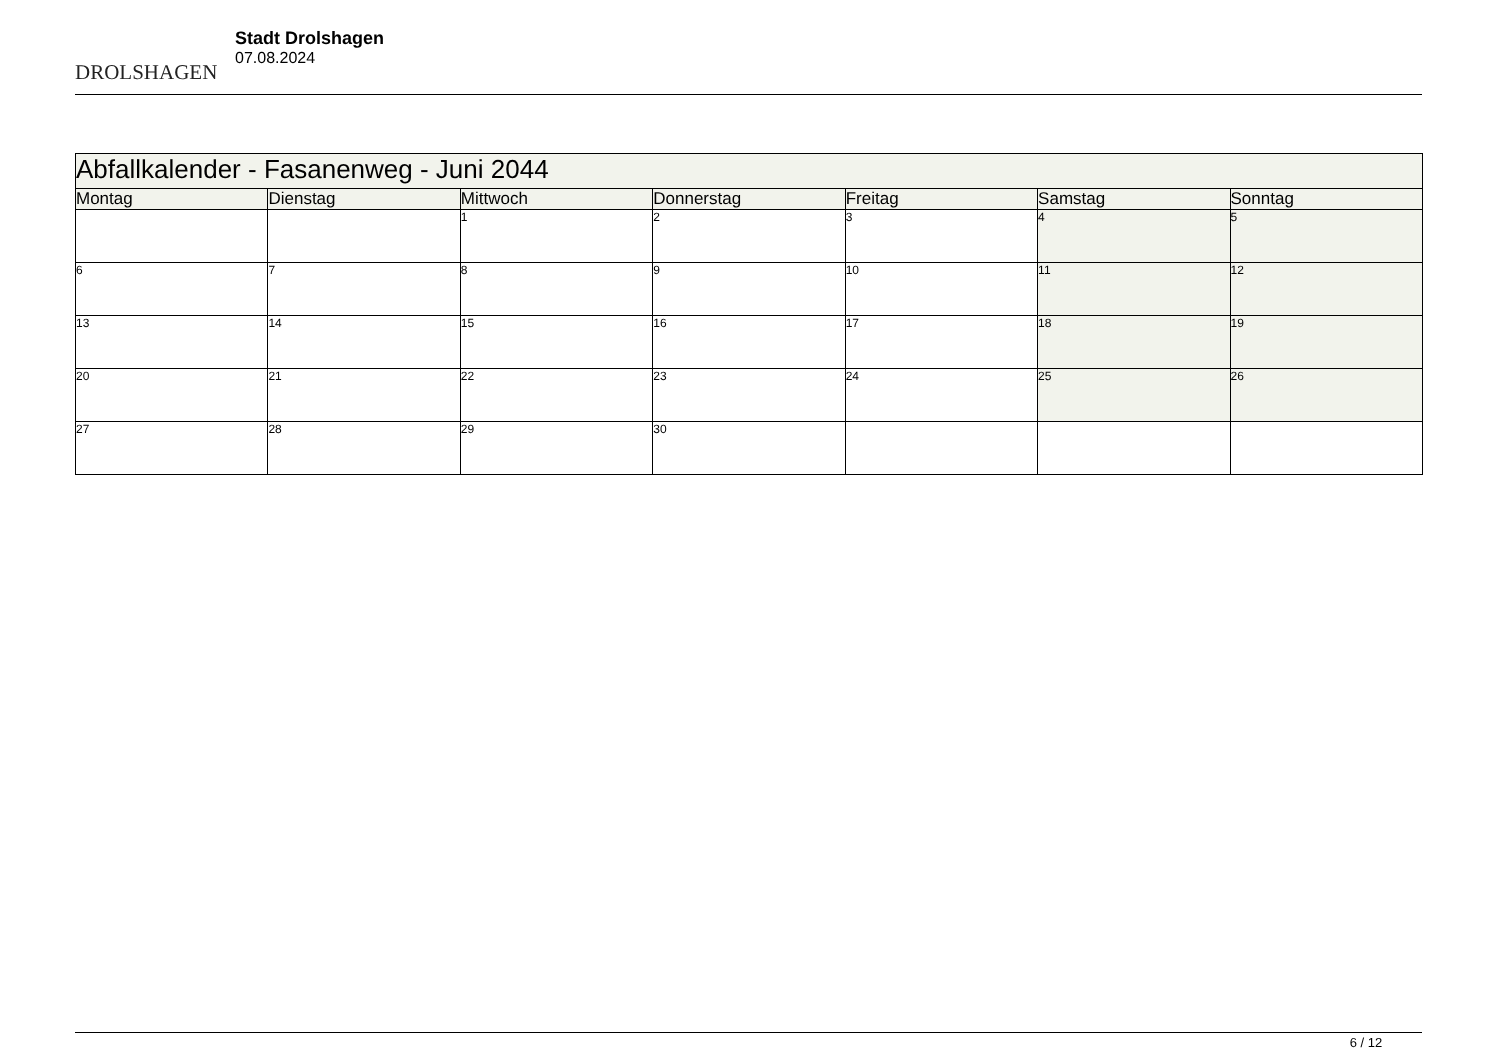DROLSHAGEN
Stadt Drolshagen
07.08.2024
| Abfallkalender - Fasanenweg - Juni 2044 | | | | | | |
| --- | --- | --- | --- | --- | --- | --- |
| Montag | Dienstag | Mittwoch | Donnerstag | Freitag | Samstag | Sonntag |
| | | 1 | 2 | 3 | 4 | 5 |
| 6 | 7 | 8 | 9 | 10 | 11 | 12 |
| 13 | 14 | 15 | 16 | 17 | 18 | 19 |
| 20 | 21 | 22 | 23 | 24 | 25 | 26 |
| 27 | 28 | 29 | 30 | | | |
6 / 12